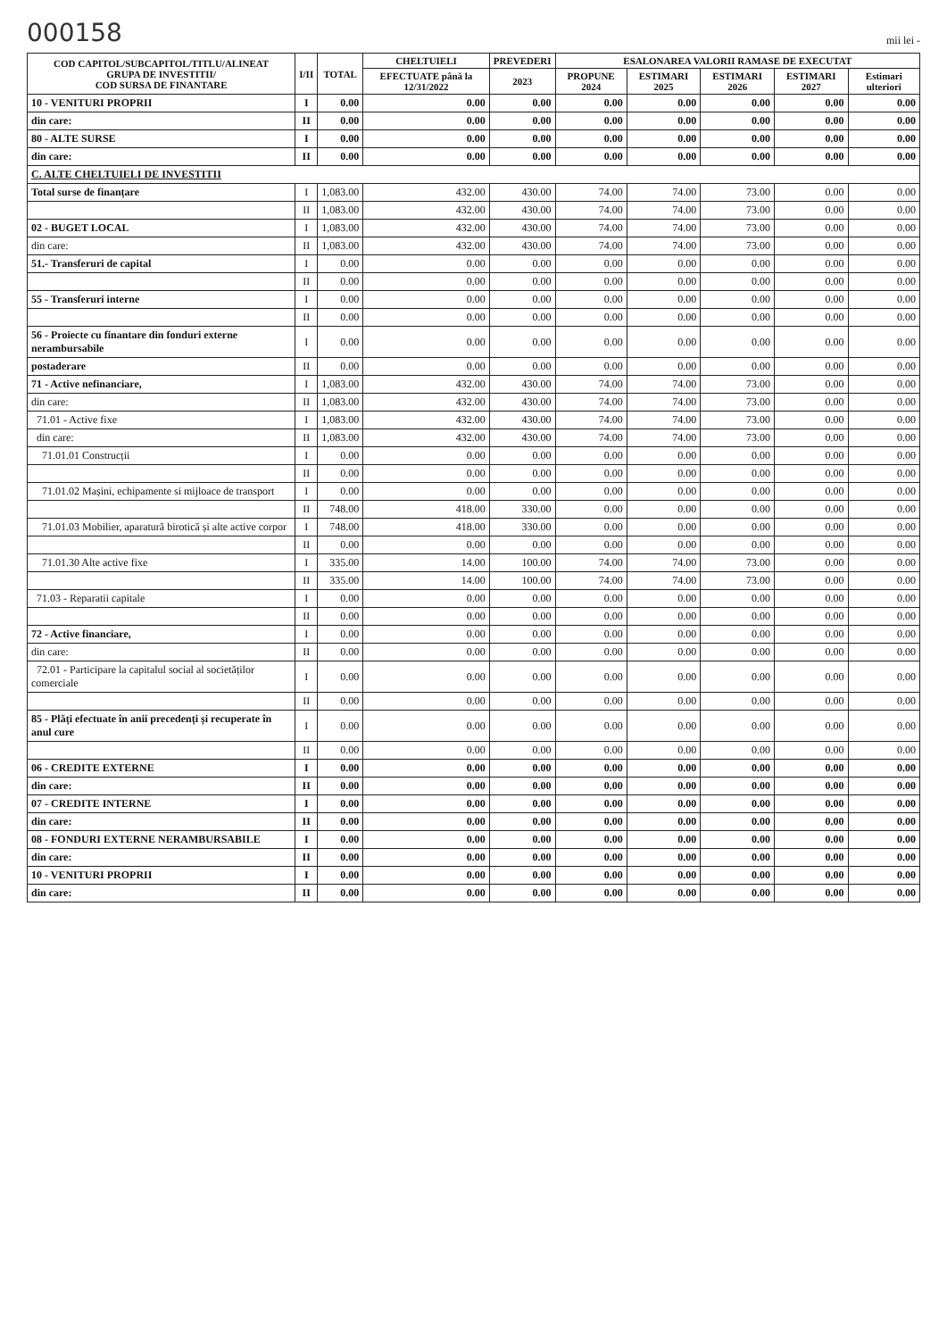000158 mii lei -
| COD CAPITOL/SUBCAPITOL/TITLU/ALINEAT GRUPA DE INVESTITII/ COD SURSA DE FINANTARE | I/II | TOTAL | CHELTUIELI | PREVEDERI | ESALONAREA VALORII RAMASE DE EXECUTAT | | | | |
| --- | --- | --- | --- | --- | --- | --- | --- | --- | --- |
| | | | EFECTUATE până la 12/31/2022 | 2023 | PROPUNE 2024 | ESTIMARI 2025 | ESTIMARI 2026 | ESTIMARI 2027 | Estimari ulteriori |
| 10 - VENITURI PROPRII | I | 0.00 | 0.00 | 0.00 | 0.00 | 0.00 | 0.00 | 0.00 | 0.00 |
| din care: | II | 0.00 | 0.00 | 0.00 | 0.00 | 0.00 | 0.00 | 0.00 | 0.00 |
| 80 - ALTE SURSE | I | 0.00 | 0.00 | 0.00 | 0.00 | 0.00 | 0.00 | 0.00 | 0.00 |
| din care: | II | 0.00 | 0.00 | 0.00 | 0.00 | 0.00 | 0.00 | 0.00 | 0.00 |
| C. ALTE CHELTUIELI DE INVESTITII | | | | | | | | | |
| Total surse de finanțare | I | 1,083.00 | 432.00 | 430.00 | 74.00 | 74.00 | 73.00 | 0.00 | 0.00 |
| | II | 1,083.00 | 432.00 | 430.00 | 74.00 | 74.00 | 73.00 | 0.00 | 0.00 |
| 02 - BUGET LOCAL | I | 1,083.00 | 432.00 | 430.00 | 74.00 | 74.00 | 73.00 | 0.00 | 0.00 |
| din care: | II | 1,083.00 | 432.00 | 430.00 | 74.00 | 74.00 | 73.00 | 0.00 | 0.00 |
| 51.- Transferuri de capital | I | 0.00 | 0.00 | 0.00 | 0.00 | 0.00 | 0.00 | 0.00 | 0.00 |
| | II | 0.00 | 0.00 | 0.00 | 0.00 | 0.00 | 0.00 | 0.00 | 0.00 |
| 55 - Transferuri interne | I | 0.00 | 0.00 | 0.00 | 0.00 | 0.00 | 0.00 | 0.00 | 0.00 |
| | II | 0.00 | 0.00 | 0.00 | 0.00 | 0.00 | 0.00 | 0.00 | 0.00 |
| 56 - Proiecte cu finantare din fonduri externe nerambursabile | I | 0.00 | 0.00 | 0.00 | 0.00 | 0.00 | 0.00 | 0.00 | 0.00 |
| postaderare | II | 0.00 | 0.00 | 0.00 | 0.00 | 0.00 | 0.00 | 0.00 | 0.00 |
| 71 - Active nefinanciare, | I | 1,083.00 | 432.00 | 430.00 | 74.00 | 74.00 | 73.00 | 0.00 | 0.00 |
| din care: | II | 1,083.00 | 432.00 | 430.00 | 74.00 | 74.00 | 73.00 | 0.00 | 0.00 |
| 71.01 - Active fixe | I | 1,083.00 | 432.00 | 430.00 | 74.00 | 74.00 | 73.00 | 0.00 | 0.00 |
| din care: | II | 1,083.00 | 432.00 | 430.00 | 74.00 | 74.00 | 73.00 | 0.00 | 0.00 |
| 71.01.01 Construcții | I | 0.00 | 0.00 | 0.00 | 0.00 | 0.00 | 0.00 | 0.00 | 0.00 |
| | II | 0.00 | 0.00 | 0.00 | 0.00 | 0.00 | 0.00 | 0.00 | 0.00 |
| 71.01.02 Mașini, echipamente si mijloace de transport | I | 0.00 | 0.00 | 0.00 | 0.00 | 0.00 | 0.00 | 0.00 | 0.00 |
| | II | 748.00 | 418.00 | 330.00 | 0.00 | 0.00 | 0.00 | 0.00 | 0.00 |
| 71.01.03 Mobilier, aparatură birotică și alte active corpor | I | 748.00 | 418.00 | 330.00 | 0.00 | 0.00 | 0.00 | 0.00 | 0.00 |
| | II | 0.00 | 0.00 | 0.00 | 0.00 | 0.00 | 0.00 | 0.00 | 0.00 |
| 71.01.30 Alte active fixe | I | 335.00 | 14.00 | 100.00 | 74.00 | 74.00 | 73.00 | 0.00 | 0.00 |
| | II | 335.00 | 14.00 | 100.00 | 74.00 | 74.00 | 73.00 | 0.00 | 0.00 |
| 71.03 - Reparatii capitale | I | 0.00 | 0.00 | 0.00 | 0.00 | 0.00 | 0.00 | 0.00 | 0.00 |
| | II | 0.00 | 0.00 | 0.00 | 0.00 | 0.00 | 0.00 | 0.00 | 0.00 |
| 72 - Active financiare, | I | 0.00 | 0.00 | 0.00 | 0.00 | 0.00 | 0.00 | 0.00 | 0.00 |
| din care: | II | 0.00 | 0.00 | 0.00 | 0.00 | 0.00 | 0.00 | 0.00 | 0.00 |
| 72.01 - Participare la capitalul social al societăților comerciale | I | 0.00 | 0.00 | 0.00 | 0.00 | 0.00 | 0.00 | 0.00 | 0.00 |
| | II | 0.00 | 0.00 | 0.00 | 0.00 | 0.00 | 0.00 | 0.00 | 0.00 |
| 85 - Plăți efectuate în anii precedenți și recuperate în anul cure | I | 0.00 | 0.00 | 0.00 | 0.00 | 0.00 | 0.00 | 0.00 | 0.00 |
| | II | 0.00 | 0.00 | 0.00 | 0.00 | 0.00 | 0.00 | 0.00 | 0.00 |
| 06 - CREDITE EXTERNE | I | 0.00 | 0.00 | 0.00 | 0.00 | 0.00 | 0.00 | 0.00 | 0.00 |
| din care: | II | 0.00 | 0.00 | 0.00 | 0.00 | 0.00 | 0.00 | 0.00 | 0.00 |
| 07 - CREDITE INTERNE | I | 0.00 | 0.00 | 0.00 | 0.00 | 0.00 | 0.00 | 0.00 | 0.00 |
| din care: | II | 0.00 | 0.00 | 0.00 | 0.00 | 0.00 | 0.00 | 0.00 | 0.00 |
| 08 - FONDURI EXTERNE NERAMBURSABILE | I | 0.00 | 0.00 | 0.00 | 0.00 | 0.00 | 0.00 | 0.00 | 0.00 |
| din care: | II | 0.00 | 0.00 | 0.00 | 0.00 | 0.00 | 0.00 | 0.00 | 0.00 |
| 10 - VENITURI PROPRII | I | 0.00 | 0.00 | 0.00 | 0.00 | 0.00 | 0.00 | 0.00 | 0.00 |
| din care: | II | 0.00 | 0.00 | 0.00 | 0.00 | 0.00 | 0.00 | 0.00 | 0.00 |